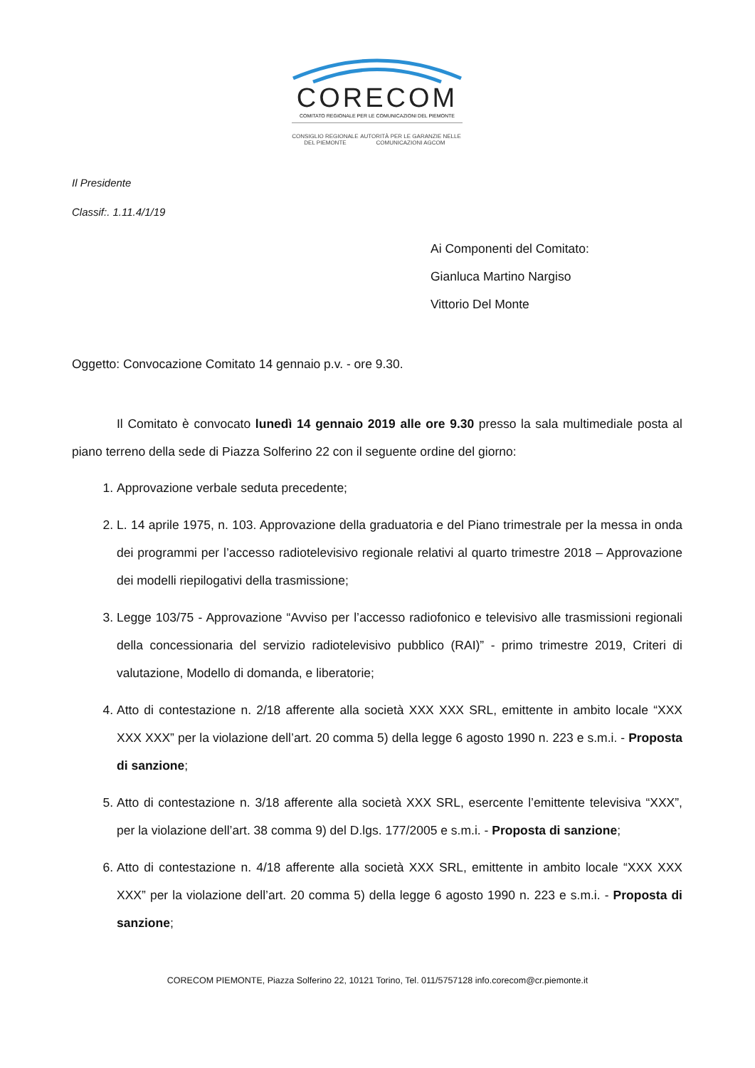CORECOM
COMITATO REGIONALE PER LE COMUNICAZIONI DEL PIEMONTE
CONSIGLIO REGIONALE DEL PIEMONTE AUTORITÀ PER LE GARANZIE NELLE COMUNICAZIONI AGCOM
Il Presidente
Classif:. 1.11.4/1/19
Ai Componenti del Comitato:
Gianluca Martino Nargiso
Vittorio Del Monte
Oggetto: Convocazione Comitato 14 gennaio p.v. - ore 9.30.
Il Comitato è convocato lunedì 14 gennaio 2019 alle ore 9.30 presso la sala multimediale posta al piano terreno della sede di Piazza Solferino 22 con il seguente ordine del giorno:
1. Approvazione verbale seduta precedente;
2. L. 14 aprile 1975, n. 103. Approvazione della graduatoria e del Piano trimestrale per la messa in onda dei programmi per l’accesso radiotelevisivo regionale relativi al quarto trimestre 2018 – Approvazione dei modelli riepilogativi della trasmissione;
3. Legge 103/75 - Approvazione “Avviso per l’accesso radiofonico e televisivo alle trasmissioni regionali della concessionaria del servizio radiotelevisivo pubblico (RAI)” - primo trimestre 2019, Criteri di valutazione, Modello di domanda, e liberatorie;
4. Atto di contestazione n. 2/18 afferente alla società XXX XXX SRL, emittente in ambito locale “XXX XXX XXX” per la violazione dell’art. 20 comma 5) della legge 6 agosto 1990 n. 223 e s.m.i. - Proposta di sanzione;
5. Atto di contestazione n. 3/18 afferente alla società XXX SRL, esercente l’emittente televisiva “XXX”, per la violazione dell’art. 38 comma 9) del D.lgs. 177/2005 e s.m.i. - Proposta di sanzione;
6. Atto di contestazione n. 4/18 afferente alla società XXX SRL, emittente in ambito locale “XXX XXX XXX” per la violazione dell’art. 20 comma 5) della legge 6 agosto 1990 n. 223 e s.m.i. - Proposta di sanzione;
CORECOM PIEMONTE, Piazza Solferino 22, 10121 Torino, Tel. 011/5757128 info.corecom@cr.piemonte.it